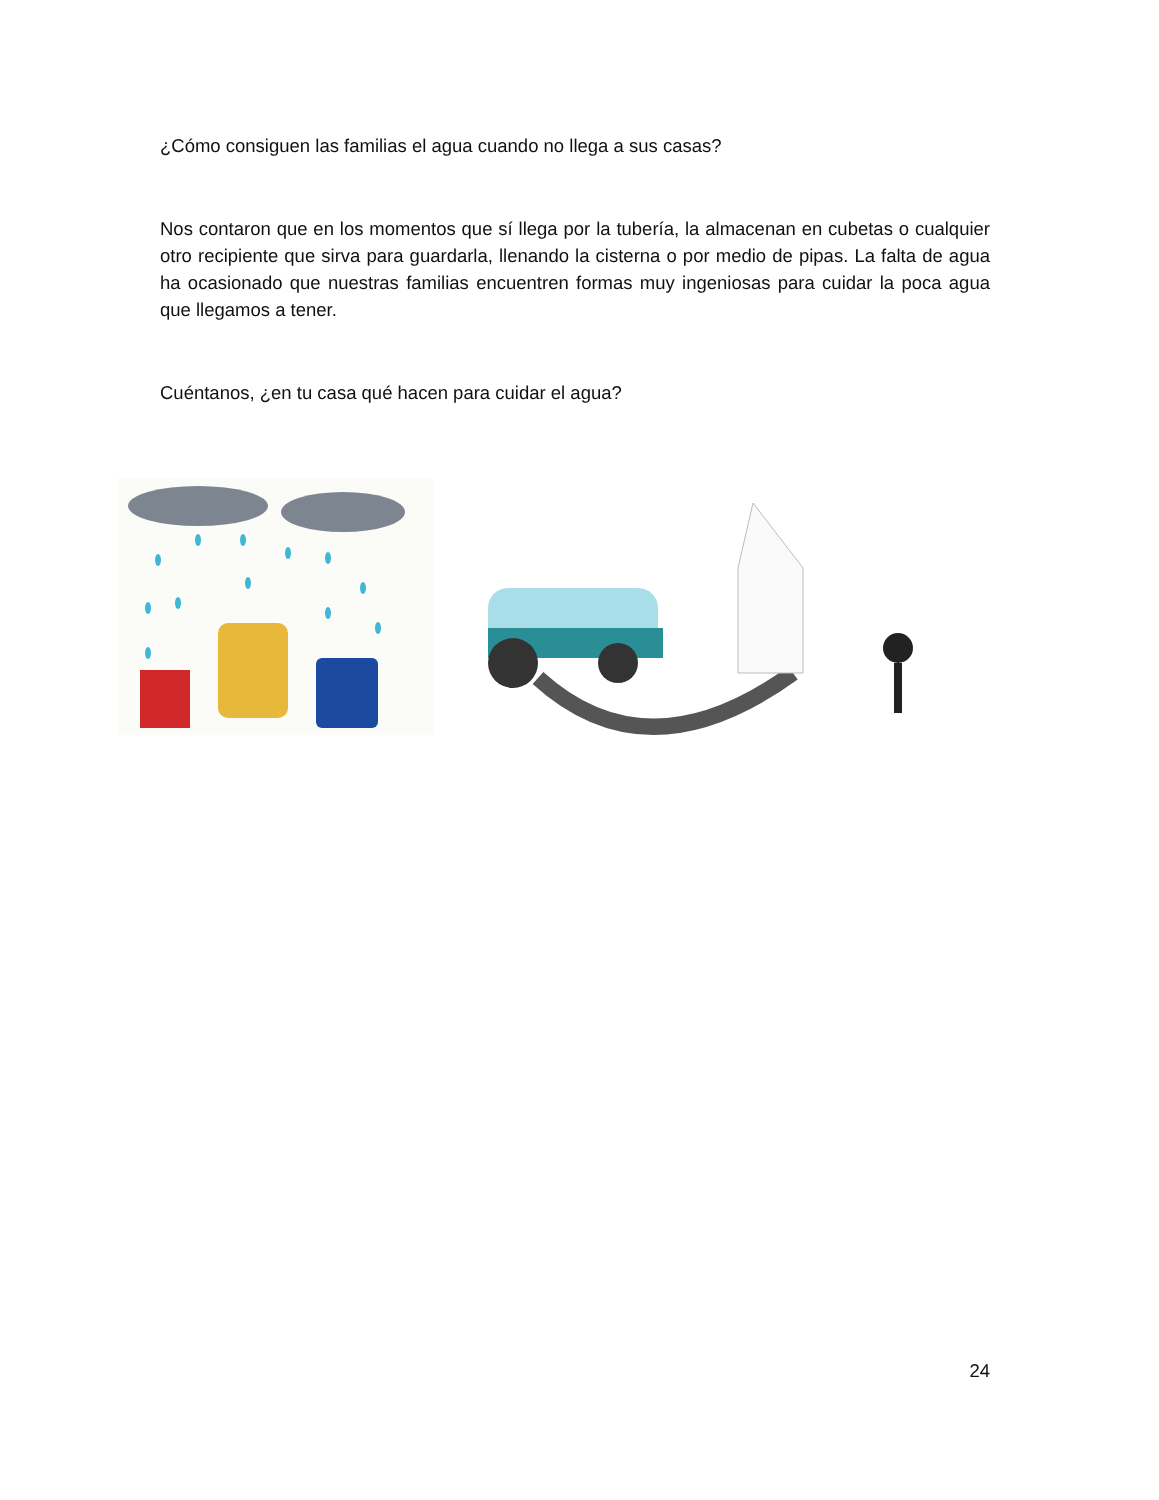¿Cómo consiguen las familias el agua cuando no llega a sus casas?
Nos contaron que en los momentos que sí llega por la tubería, la almacenan en cubetas o cualquier otro recipiente que sirva para guardarla, llenando la cisterna o por medio de pipas. La falta de agua ha ocasionado que nuestras familias encuentren formas muy ingeniosas para cuidar la poca agua que llegamos a tener.
Cuéntanos, ¿en tu casa qué hacen para cuidar el agua?
24